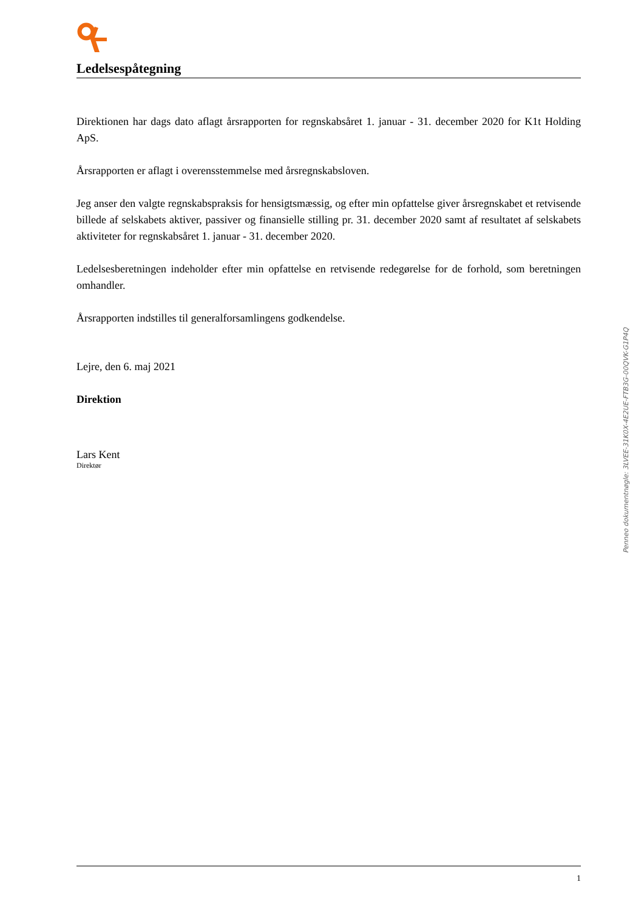Ledelsespåtegning
Direktionen har dags dato aflagt årsrapporten for regnskabsåret 1. januar - 31. december 2020 for K1t Holding ApS.
Årsrapporten er aflagt i overensstemmelse med årsregnskabsloven.
Jeg anser den valgte regnskabspraksis for hensigtsmæssig, og efter min opfattelse giver årsregnskabet et retvisende billede af selskabets aktiver, passiver og finansielle stilling pr. 31. december 2020 samt af resultatet af selskabets aktiviteter for regnskabsåret 1. januar - 31. december 2020.
Ledelsesberetningen indeholder efter min opfattelse en retvisende redegørelse for de forhold, som beretningen omhandler.
Årsrapporten indstilles til generalforsamlingens godkendelse.
Lejre, den 6. maj 2021
Direktion
Lars Kent
Direktør
Penneo dokumentnøgle: 3LVEE-31K0X-4E2UE-FTB3G-00QVK-G1P4Q
1